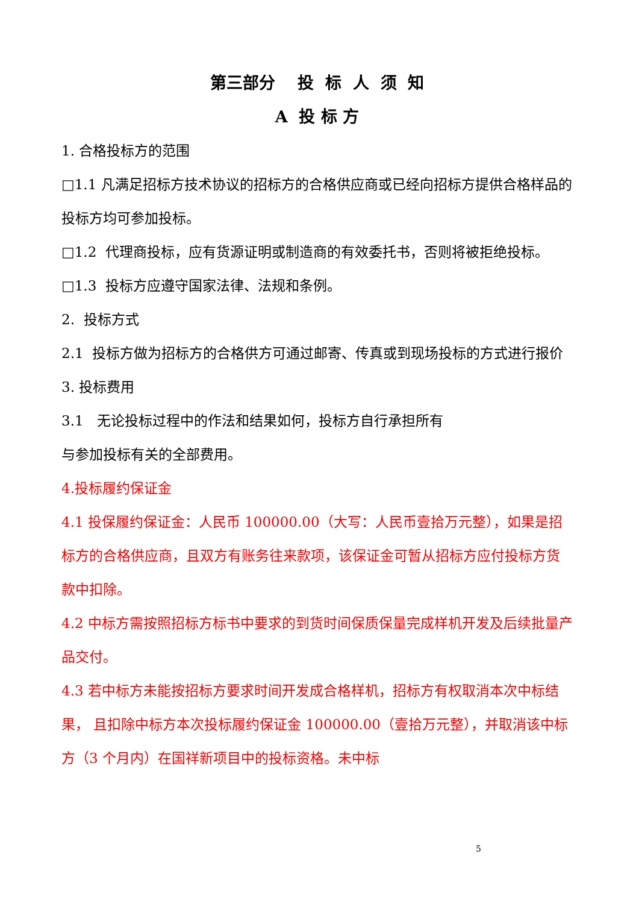第三部分 投 标 人 须 知
A 投 标 方
1. 合格投标方的范围
□1.1 凡满足招标方技术协议的招标方的合格供应商或已经向招标方提供合格样品的投标方均可参加投标。
□1.2 代理商投标，应有货源证明或制造商的有效委托书，否则将被拒绝投标。
□1.3 投标方应遵守国家法律、法规和条例。
2. 投标方式
2.1 投标方做为招标方的合格供方可通过邮寄、传真或到现场投标的方式进行报价
3. 投标费用
3.1 无论投标过程中的作法和结果如何，投标方自行承担所有
与参加投标有关的全部费用。
4.投标履约保证金
4.1 投保履约保证金：人民币 100000.00（大写：人民币壹拾万元整），如果是招标方的合格供应商，且双方有账务往来款项，该保证金可暂从招标方应付投标方货款中扣除。
4.2 中标方需按照招标方标书中要求的到货时间保质保量完成样机开发及后续批量产品交付。
4.3 若中标方未能按招标方要求时间开发成合格样机，招标方有权取消本次中标结果， 且扣除中标方本次投标履约保证金 100000.00（壹拾万元整），并取消该中标方（3 个月内）在国祥新项目中的投标资格。未中标
5